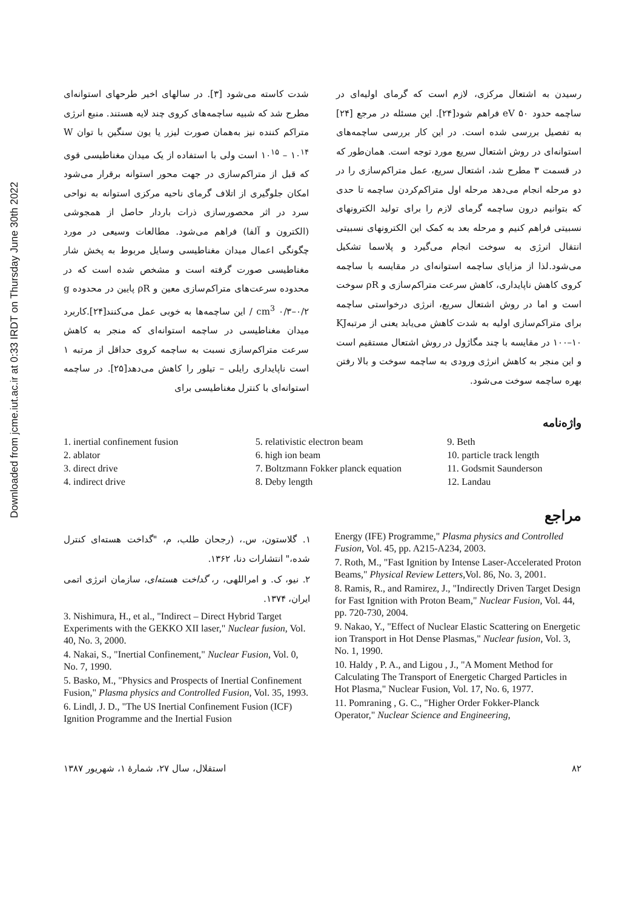Downloaded from jcme.iut.ac.ir at 0:33 IRDT on Thursday June 30th 2022
شدت کاسته می‌شود [۳]. در سالهای اخیر طرحهای استوانه‌ای مطرح شد که شبیه ساچمه‌های کروی چند لایه هستند. منبع انرژی متراکم کننده نیز به‌همان صورت لیزر یا یون سنگین با توان W ۱۰<sup>۱۵</sup> – ۱۰<sup>۱۴</sup> است ولی با استفاده از یک میدان مغناطیسی قوی که قبل از متراکم‌سازی در جهت محور استوانه برقرار می‌شود امکان جلوگیری از اتلاف گرمای ناحیه مرکزی استوانه به نواحی سرد در اثر محصورسازی ذرات باردار حاصل از همجوشی (الکترون و آلفا) فراهم می‌شود. مطالعات وسیعی در مورد چگونگی اعمال میدان مغناطیسی وسایل مربوط به پخش شار مغناطیسی صورت گرفته است و مشخص شده است که در محدوده سرعت‌های متراکم‌سازی معین و ρR پایین در محدوده g / cm<sup>3</sup> ۰/۳–۰/۲ این ساچمه‌ها به خوبی عمل می‌کنند[۲۴].کاربرد میدان مغناطیسی در ساچمه استوانه‌ای که منجر به کاهش سرعت متراکم‌سازی نسبت به ساچمه کروی حداقل از مرتبه ۱ است ناپایداری رایلی – تیلور را کاهش می‌دهد[۲۵]. در ساچمه استوانه‌ای با کنترل مغناطیسی برای
رسیدن به اشتعال مرکزی، لازم است که گرمای اولیه‌ای در ساچمه حدود eV ۵۰ فراهم شود[۲۴]. این مسئله در مرجع [۲۴] به تفصیل بررسی شده است. در این کار بررسی ساچمه‌های استوانه‌ای در روش اشتعال سریع مورد توجه است. همان‌طور که در قسمت ۳ مطرح شد، اشتعال سریع، عمل متراکم‌سازی را در دو مرحله انجام می‌دهد مرحله اول متراکم‌کردن ساچمه تا حدی که بتوانیم درون ساچمه گرمای لازم را برای تولید الکترونهای نسبیتی فراهم کنیم و مرحله بعد به کمک این الکترونهای نسبیتی انتقال انرژی به سوخت انجام می‌گیرد و پلاسما تشکیل می‌شود.لذا از مزایای ساچمه استوانه‌ای در مقایسه با ساچمه کروی کاهش ناپایداری، کاهش سرعت متراکم‌سازی و ρR سوخت است و اما در روش اشتعال سریع، انرژی درخواستی ساچمه برای متراکم‌سازی اولیه به شدت کاهش می‌یابد یعنی از مرتبه‌KJ ۱۰۰–۱۰ در مقایسه با چند مگاژول در روش اشتعال مستقیم است و این منجر به کاهش انرژی ورودی به ساچمه سوخت و بالا رفتن بهره ساچمه سوخت می‌شود.
واژه‌نامه
1. inertial confinement fusion
2. ablator
3. direct drive
4. indirect drive
5. relativistic electron beam
6. high ion beam
7. Boltzmann Fokker planck equation
8. Deby length
9. Beth
10. particle track length
11. Godsmit Saunderson
12. Landau
مراجع
Energy (IFE) Programme," Plasma physics and Controlled Fusion, Vol. 45, pp. A215-A234, 2003.
7. Roth, M., "Fast Ignition by Intense Laser-Accelerated Proton Beams," Physical Review Letters,Vol. 86, No. 3, 2001.
8. Ramis, R., and Ramirez, J., "Indirectly Driven Target Design for Fast Ignition with Proton Beam," Nuclear Fusion, Vol. 44, pp. 720-730, 2004.
9. Nakao, Y., "Effect of Nuclear Elastic Scattering on Energetic ion Transport in Hot Dense Plasmas," Nuclear fusion, Vol. 3, No. 1, 1990.
10. Haldy , P. A., and Ligou , J., "A Moment Method for Calculating The Transport of Energetic Charged Particles in Hot Plasma," Nuclear Fusion, Vol. 17, No. 6, 1977.
11. Pomraning , G. C., "Higher Order Fokker-Planck Operator," Nuclear Science and Engineering,
۱. گلاستون، س.، (رجحان طلب، م، "گداخت هسته‌ای کنترل شده،" انتشارات دنا، ۱۳۶۲.
۲. نیو، ک. و امراللهی، ر، گداخت هسته‌ای، سازمان انرژی اتمی ایران، ۱۳۷۴.
3. Nishimura, H., et al., "Indirect – Direct Hybrid Target Experiments with the GEKKO XII laser," Nuclear fusion, Vol. 40, No. 3, 2000.
4. Nakai, S., "Inertial Confinement," Nuclear Fusion, Vol. 0, No. 7, 1990.
5. Basko, M., "Physics and Prospects of Inertial Confinement Fusion," Plasma physics and Controlled Fusion, Vol. 35, 1993.
6. Lindl, J. D., "The US Inertial Confinement Fusion (ICF) Ignition Programme and the Inertial Fusion
استقلال، سال ۲۷، شمارهٔ ۱، شهریور ۱۳۸۷ ۸۲